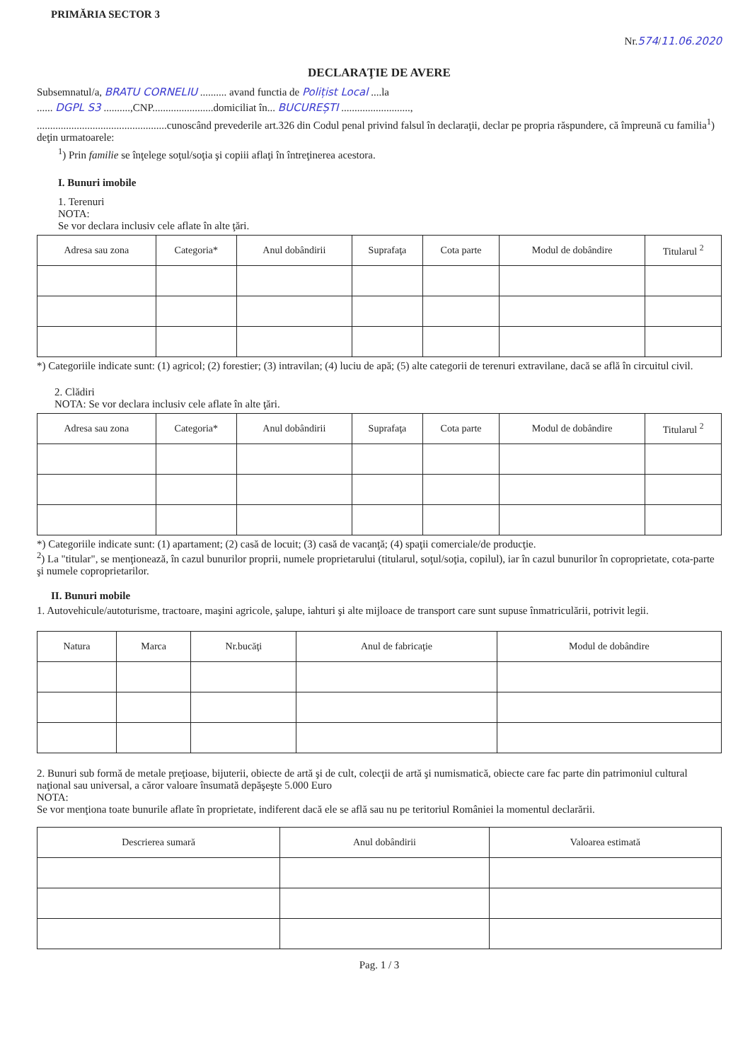PRIMĂRIA SECTOR 3
Nr.574/11.06.2020
DECLARAŢIE DE AVERE
Subsemnatul/a, BRATU CORNELIU .......... avand functia de Polițist Local ....la
...... DGPL S3 ..........,CNP.......................domiciliat în... BUCUREȘTI ..........................,
.................................................cunoscând prevederile art.326 din Codul penal privind falsul în declaraţii, declar pe propria răspundere, că împreună cu familia<sup>1</sup>) deţin urmatoarele:
<sup>1</sup>) Prin familie se înţelege soţul/soţia şi copiii aflaţi în întreţinerea acestora.
I. Bunuri imobile
1. Terenuri
NOTA:
Se vor declara inclusiv cele aflate în alte ţări.
| Adresa sau zona | Categoria* | Anul dobândirii | Suprafaţa | Cota parte | Modul de dobândire | Titularul <sup>2</sup> |
| --- | --- | --- | --- | --- | --- | --- |
*) Categoriile indicate sunt: (1) agricol; (2) forestier; (3) intravilan; (4) luciu de apă; (5) alte categorii de terenuri extravilane, dacă se află în circuitul civil.
2. Clădiri
NOTA: Se vor declara inclusiv cele aflate în alte ţări.
| Adresa sau zona | Categoria* | Anul dobândirii | Suprafaţa | Cota parte | Modul de dobândire | Titularul <sup>2</sup> |
| --- | --- | --- | --- | --- | --- | --- |
*) Categoriile indicate sunt: (1) apartament; (2) casă de locuit; (3) casă de vacanţă; (4) spaţii comerciale/de producţie.
<sup>2</sup>) La "titular", se menţionează, în cazul bunurilor proprii, numele proprietarului (titularul, soţul/soţia, copilul), iar în cazul bunurilor în coproprietate, cota-parte şi numele coproprietarilor.
II. Bunuri mobile
1. Autovehicule/autoturisme, tractoare, maşini agricole, şalupe, iahturi şi alte mijloace de transport care sunt supuse înmatriculării, potrivit legii.
| Natura | Marca | Nr.bucăţi | Anul de fabricaţie | Modul de dobândire |
| --- | --- | --- | --- | --- |
2. Bunuri sub formă de metale preţioase, bijuterii, obiecte de artă şi de cult, colecţii de artă şi numismatică, obiecte care fac parte din patrimoniul cultural naţional sau universal, a căror valoare însumată depăşeşte 5.000 Euro
NOTA:
Se vor menţiona toate bunurile aflate în proprietate, indiferent dacă ele se află sau nu pe teritoriul României la momentul declarării.
| Descrierea sumară | Anul dobândirii | Valoarea estimată |
| --- | --- | --- |
Pag. 1 / 3